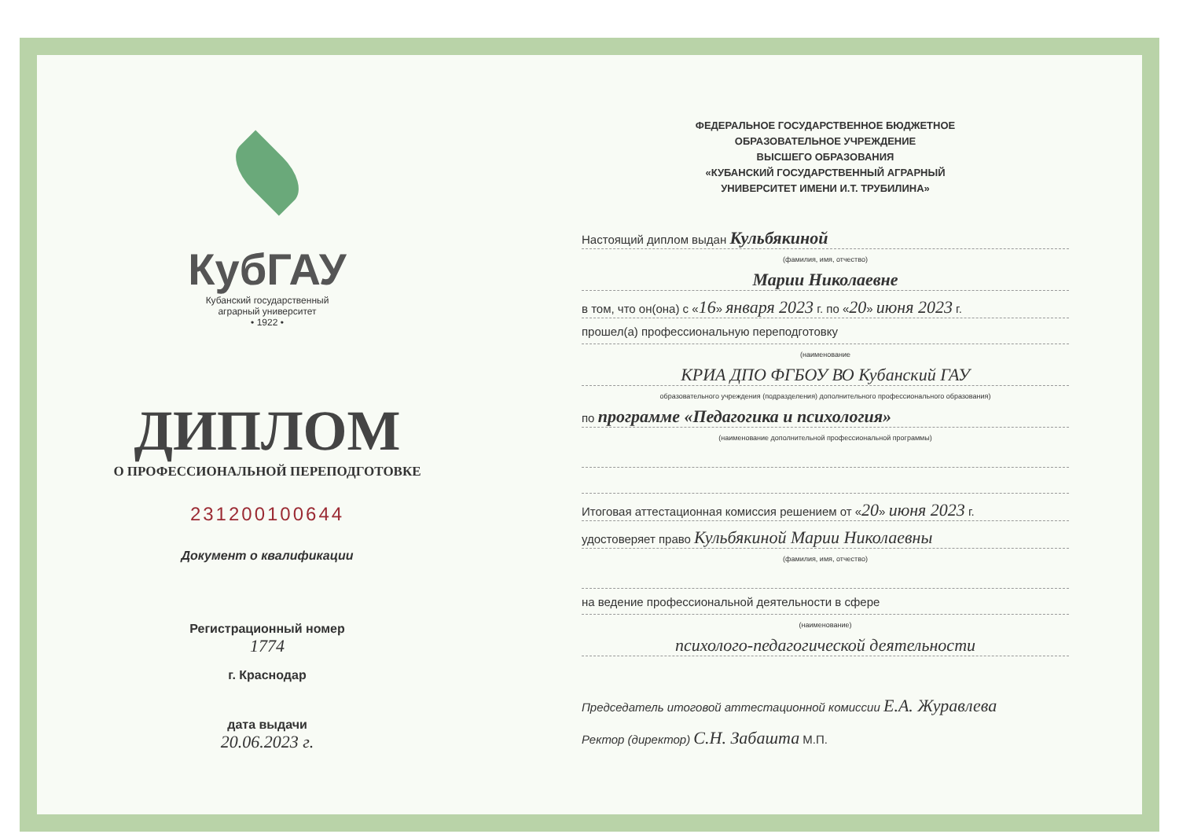КубГАУ
Кубанский государственный
аграрный университет
• 1922 •
ДИПЛОМ
О ПРОФЕССИОНАЛЬНОЙ ПЕРЕПОДГОТОВКЕ
231200100644
Документ о квалификации
Регистрационный номер
1774
г. Краснодар
дата выдачи
20.06.2023 г.
ФЕДЕРАЛЬНОЕ ГОСУДАРСТВЕННОЕ БЮДЖЕТНОЕ
ОБРАЗОВАТЕЛЬНОЕ УЧРЕЖДЕНИЕ
ВЫСШЕГО ОБРАЗОВАНИЯ
«КУБАНСКИЙ ГОСУДАРСТВЕННЫЙ АГРАРНЫЙ
УНИВЕРСИТЕТ ИМЕНИ И.Т. ТРУБИЛИНА»
Настоящий диплом выдан Кульбякиной
(фамилия, имя, отчество)
Марии Николаевне
в том, что он(она) с «16» января 2023 г. по «20» июня 2023 г.
прошел(а) профессиональную переподготовку
(наименование
КРИА ДПО ФГБОУ ВО Кубанский ГАУ
образовательного учреждения (подразделения) дополнительного профессионального образования)
по программе «Педагогика и психология»
(наименование дополнительной профессиональной программы)
Итоговая аттестационная комиссия решением от «20» июня 2023 г.
удостоверяет право Кульбякиной Марии Николаевны
(фамилия, имя, отчество)
на ведение профессиональной деятельности в сфере
(наименование)
психолого-педагогической деятельности
Председатель итоговой аттестационной комиссии Е.А. Журавлева
Ректор (директор) С.Н. Забашта М.П.